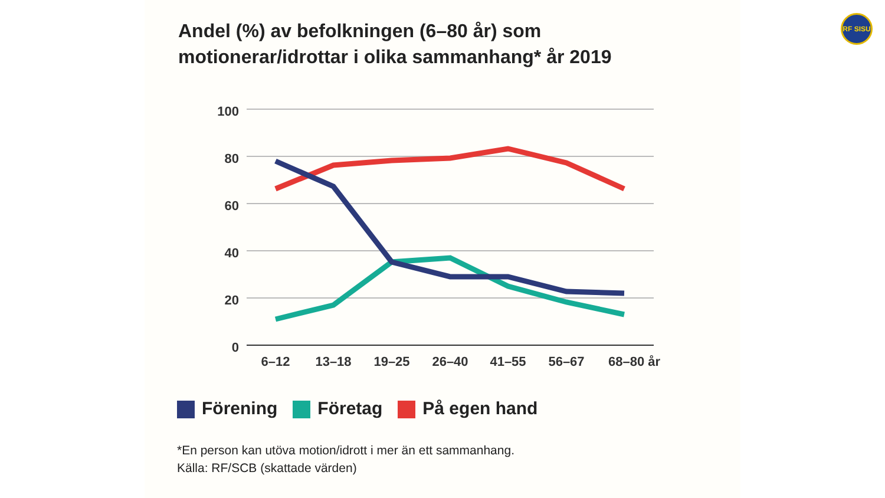Andel (%) av befolkningen (6–80 år) som
motionerar/idrottar i olika sammanhang* år 2019
RF SISU
100
80
60
40
20
0
6–12
13–18
19–25
26–40
41–55
56–67
68–80 år
Förening Företag På egen hand
*En person kan utöva motion/idrott i mer än ett sammanhang.
Källa: RF/SCB (skattade värden)